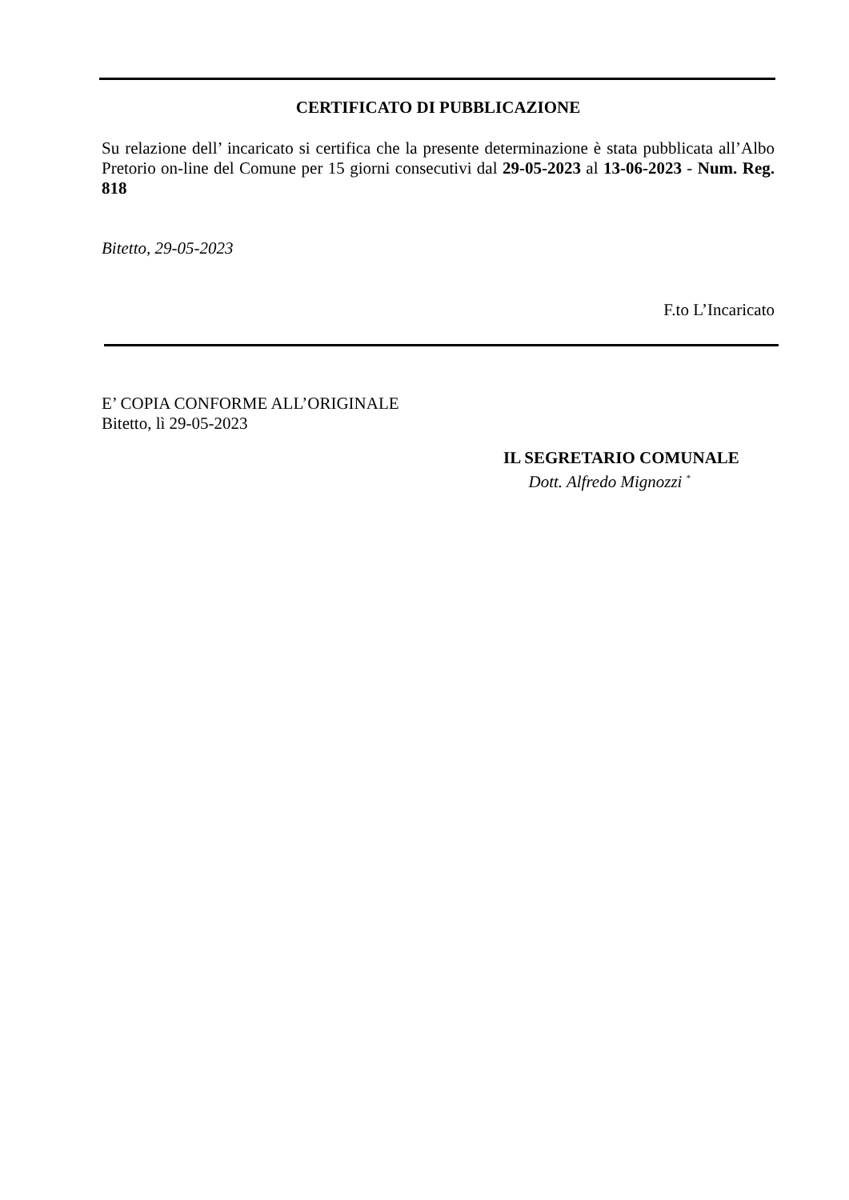CERTIFICATO DI PUBBLICAZIONE
Su relazione dell’ incaricato si certifica che la presente determinazione è stata pubblicata all’Albo Pretorio on-line del Comune per 15 giorni consecutivi dal 29-05-2023 al 13-06-2023 - Num. Reg. 818
Bitetto, 29-05-2023
F.to L’Incaricato
E’ COPIA CONFORME ALL’ORIGINALE
Bitetto, lì 29-05-2023
IL SEGRETARIO COMUNALE
Dott. Alfredo Mignozzi <sup>*</sup>